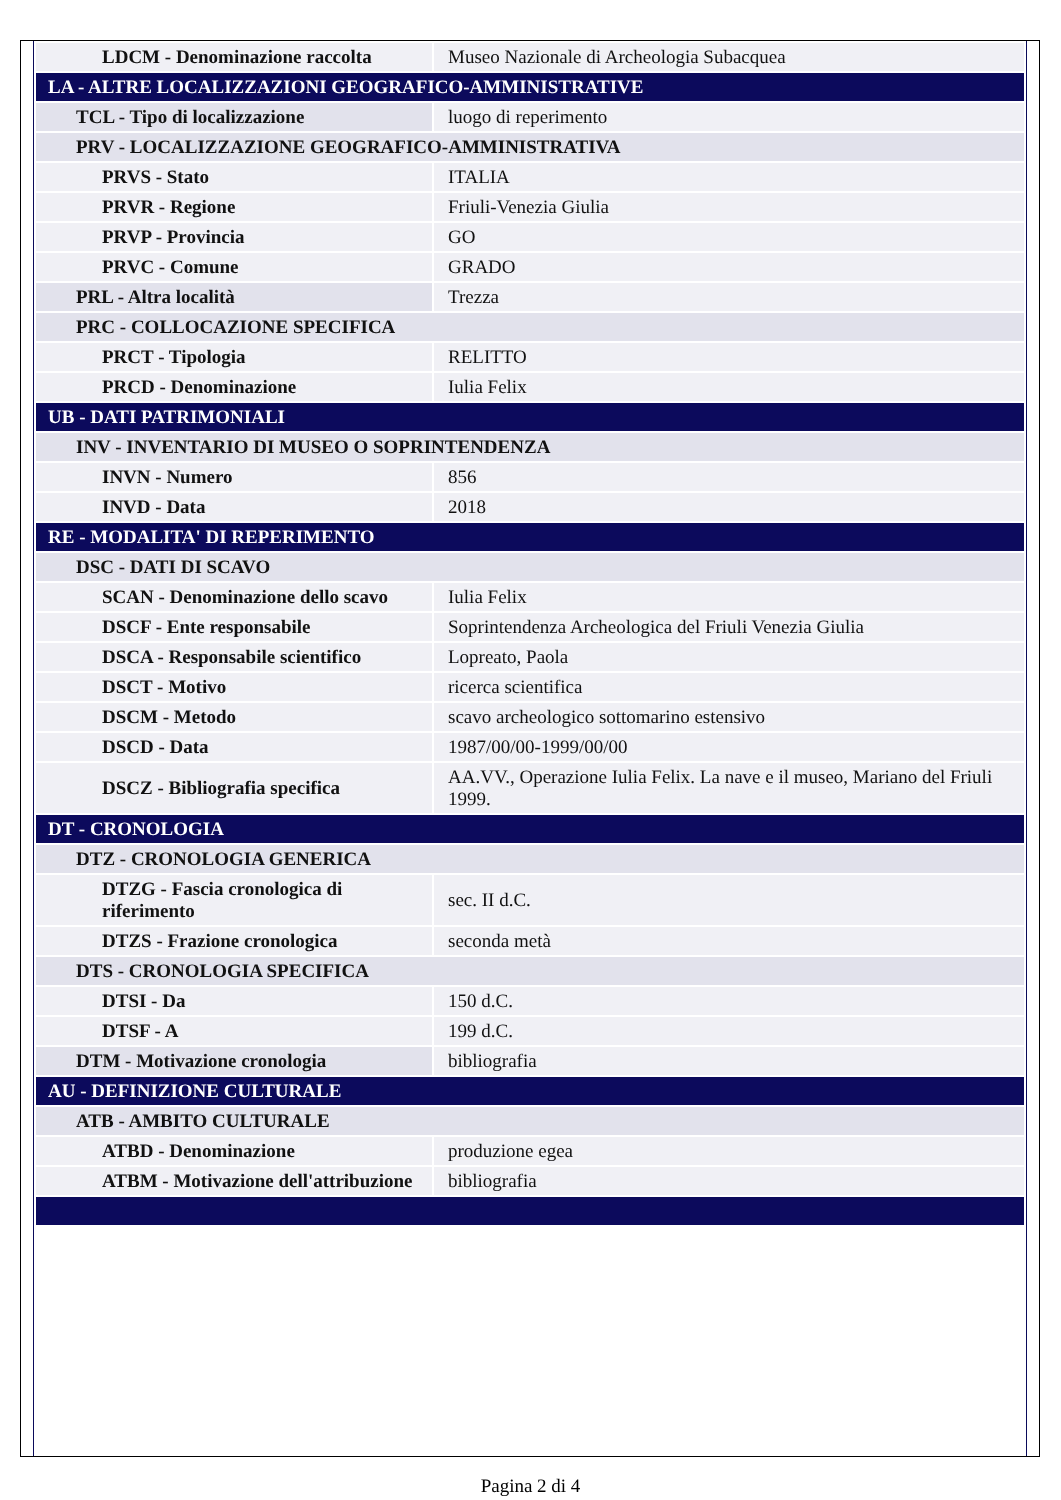| LDCM - Denominazione raccolta | Museo Nazionale di Archeologia Subacquea |
| LA - ALTRE LOCALIZZAZIONI GEOGRAFICO-AMMINISTRATIVE | |
| TCL - Tipo di localizzazione | luogo di reperimento |
| PRV - LOCALIZZAZIONE GEOGRAFICO-AMMINISTRATIVA | |
| PRVS - Stato | ITALIA |
| PRVR - Regione | Friuli-Venezia Giulia |
| PRVP - Provincia | GO |
| PRVC - Comune | GRADO |
| PRL - Altra località | Trezza |
| PRC - COLLOCAZIONE SPECIFICA | |
| PRCT - Tipologia | RELITTO |
| PRCD - Denominazione | Iulia Felix |
| UB - DATI PATRIMONIALI | |
| INV - INVENTARIO DI MUSEO O SOPRINTENDENZA | |
| INVN - Numero | 856 |
| INVD - Data | 2018 |
| RE - MODALITA' DI REPERIMENTO | |
| DSC - DATI DI SCAVO | |
| SCAN - Denominazione dello scavo | Iulia Felix |
| DSCF - Ente responsabile | Soprintendenza Archeologica del Friuli Venezia Giulia |
| DSCA - Responsabile scientifico | Lopreato, Paola |
| DSCT - Motivo | ricerca scientifica |
| DSCM - Metodo | scavo archeologico sottomarino estensivo |
| DSCD - Data | 1987/00/00-1999/00/00 |
| DSCZ - Bibliografia specifica | AA.VV., Operazione Iulia Felix. La nave e il museo, Mariano del Friuli 1999. |
| DT - CRONOLOGIA | |
| DTZ - CRONOLOGIA GENERICA | |
| DTZG - Fascia cronologica di riferimento | sec. II d.C. |
| DTZS - Frazione cronologica | seconda metà |
| DTS - CRONOLOGIA SPECIFICA | |
| DTSI - Da | 150 d.C. |
| DTSF - A | 199 d.C. |
| DTM - Motivazione cronologia | bibliografia |
| AU - DEFINIZIONE CULTURALE | |
| ATB - AMBITO CULTURALE | |
| ATBD - Denominazione | produzione egea |
| ATBM - Motivazione dell'attribuzione | bibliografia |
Pagina 2 di 4